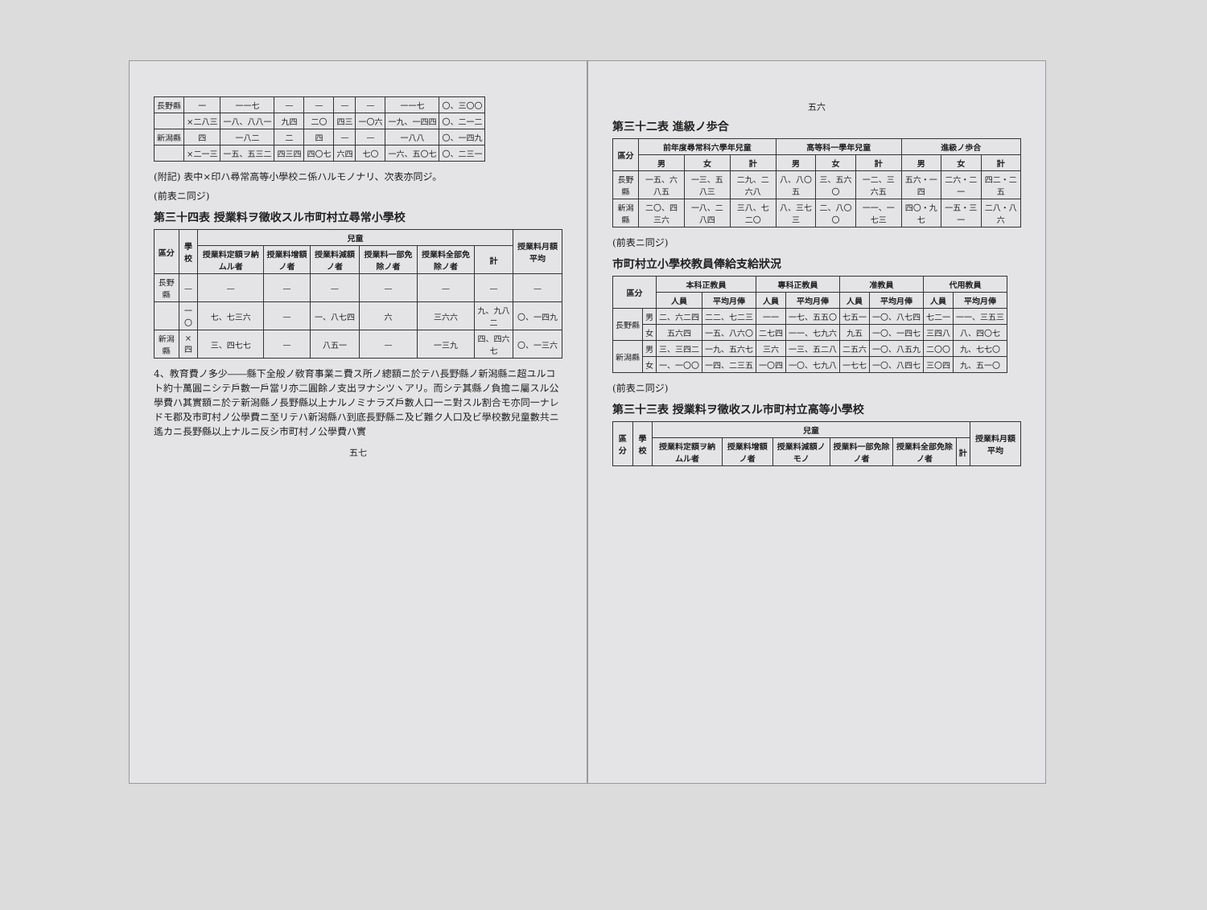五六
第三十二表 進級ノ歩合
| 區分 | 前年度尋常科六學年兒童 | | | 高等科一學年兒童 | | | 進級ノ歩合 | | |
| --- | --- | --- | --- | --- | --- | --- | --- | --- | --- |
| | 男 | 女 | 計 | 男 | 女 | 計 | 男 | 女 | 計 |
| 長野縣 | 一五、六八五 | 一三、五八三 | 二九、二六八 | 八、八〇五 | 三、五六〇 | 一二、三六五 | 五六・一四 | 二六・二一 | 四二・二五 |
| 新潟縣 | 二〇、四三六 | 一八、二八四 | 三八、七二〇 | 八、三七三 | 二、八〇〇 | 一一、一七三 | 四〇・九七 | 一五・三一 | 二八・八六 |
(前表ニ同ジ)
市町村立小學校教員俸給支給狀況
| 區分 | | 本科正教員 | | 專科正教員 | | 准教員 | | 代用教員 | |
| --- | --- | --- | --- | --- | --- | --- | --- | --- | --- |
| | | 人員 | 平均月俸 | 人員 | 平均月俸 | 人員 | 平均月俸 | 人員 | 平均月俸 |
| 長野縣 | 男 | 二、六二四 | 二二、七二三 | 一一 | 一七、五五〇 | 七五一 | 一〇、八七四 | 七二一 | 一一、三五三 |
| | 女 | 五六四 | 一五、八六〇 | 二七四 | 一一、七九六 | 九五 | 一〇、一四七 | 三四八 | 八、四〇七 |
| 新潟縣 | 男 | 三、三四二 | 一九、五六七 | 三六 | 一三、五二八 | 二五六 | 一〇、八五九 | 二〇〇 | 九、七七〇 |
| | 女 | 一、一〇〇 | 一四、二三五 | 一〇四 | 一〇、七九八 | 一七七 | 一〇、八四七 | 三〇四 | 九、五一〇 |
(前表ニ同ジ)
第三十三表 授業料ヲ徵收スル市町村立高等小學校
| 區分 | 學校 | 兒童 | | | | | | 授業料月額平均 |
| --- | --- | --- | --- | --- | --- | --- | --- | --- |
| | | 授業料定額ヲ納ムル者 | 授業料增額ノ者 | 授業料減額ノモノ | 授業料一部免除ノ者 | 授業料全部免除ノ者 | 計 | |
| 長野縣 | 一 | 一一七 | — | — | — | — | 一一七 | 〇、三〇〇 |
| | ×二八三 | 一八、八八一 | 九四 | 二〇 | 四三 | 一〇六 | 一九、一四四 | 〇、二一二 |
| 新潟縣 | 四 | 一八二 | 二 | 四 | — | — | 一八八 | 〇、一四九 |
| | ×二一三 | 一五、五三二 | 四三四 | 四〇七 | 六四 | 七〇 | 一六、五〇七 | 〇、二三一 |
(附記) 表中×印ハ尋常高等小學校ニ係ハルモノナリ、次表亦同ジ。
(前表ニ同ジ)
第三十四表 授業料ヲ徵收スル市町村立尋常小學校
| 區分 | 學校 | 兒童 | | | | | | 授業料月額平均 |
| --- | --- | --- | --- | --- | --- | --- | --- | --- |
| | | 授業料定額ヲ納ムル者 | 授業料增額ノ者 | 授業料減額ノ者 | 授業料一部免除ノ者 | 授業料全部免除ノ者 | 計 | |
| 長野縣 | — | — | — | — | — | — | — | — |
| | 一〇 | 七、七三六 | — | 一、八七四 | 六 | 三六六 | 九、九八二 | 〇、一四九 |
| 新潟縣 | ×四 | 三、四七七 | — | 八五一 | — | 一三九 | 四、四六七 | 〇、一三六 |
4、教育費ノ多少――縣下全般ノ敎育事業ニ費ス所ノ總額ニ於テハ長野縣ノ新潟縣ニ超ユルコト約十萬圓ニシテ戶數一戶當リ亦二圓餘ノ支出ヲナシツヽアリ。而シテ其縣ノ負擔ニ屬スル公學費ハ其實額ニ於テ新潟縣ノ長野縣以上ナルノミナラズ戶數人口一ニ對スル割合モ亦同一ナレドモ郡及市町村ノ公學費ニ至リテハ新潟縣ハ到底長野縣ニ及ビ難ク人口及ビ學校數兒童數共ニ遙カニ長野縣以上ナルニ反シ市町村ノ公學費ハ實
五七